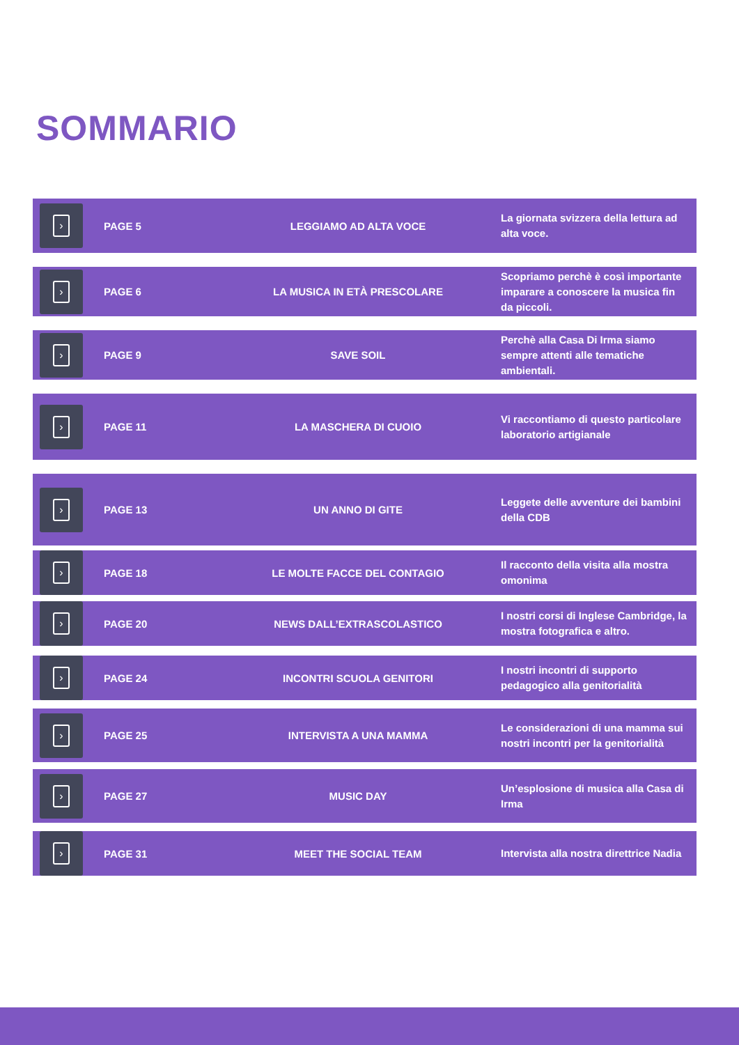SOMMARIO
›
PAGE 5 LEGGIAMO AD ALTA VOCE
La giornata svizzera della lettura ad alta voce.
›
PAGE 6 LA MUSICA IN ETÀ PRESCOLARE
Scopriamo perchè è così importante imparare a conoscere la musica fin da piccoli.
›
PAGE 9 SAVE SOIL
Perchè alla Casa Di Irma siamo sempre attenti alle tematiche ambientali.
›
PAGE 11 LA MASCHERA DI CUOIO
Vi raccontiamo di questo particolare laboratorio artigianale
›
PAGE 13 UN ANNO DI GITE
Leggete delle avventure dei bambini della CDB
›
PAGE 18 LE MOLTE FACCE DEL CONTAGIO
Il racconto della visita alla mostra omonima
›
PAGE 20 NEWS DALL’EXTRASCOLASTICO
I nostri corsi di Inglese Cambridge, la mostra fotografica e altro.
›
PAGE 24 INCONTRI SCUOLA GENITORI
I nostri incontri di supporto pedagogico alla genitorialità
›
PAGE 25 INTERVISTA A UNA MAMMA
Le considerazioni di una mamma sui nostri incontri per la genitorialità
›
PAGE 27 MUSIC DAY
Un’esplosione di musica alla Casa di Irma
›
PAGE 31 MEET THE SOCIAL TEAM
Intervista alla nostra direttrice Nadia